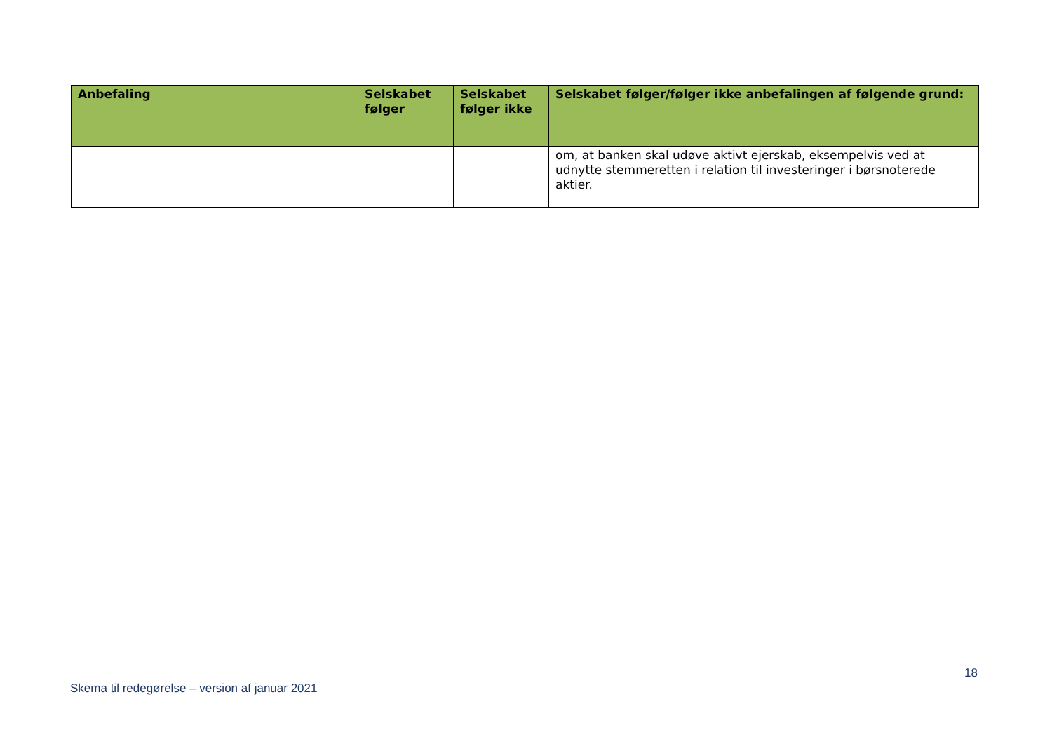| Anbefaling | Selskabet følger | Selskabet følger ikke | Selskabet følger/følger ikke anbefalingen af følgende grund: |
| --- | --- | --- | --- |
| | | | om, at banken skal udøve aktivt ejerskab, eksempelvis ved at udnytte stemmeretten i relation til investeringer i børsnoterede aktier. |
18
Skema til redegørelse – version af januar 2021